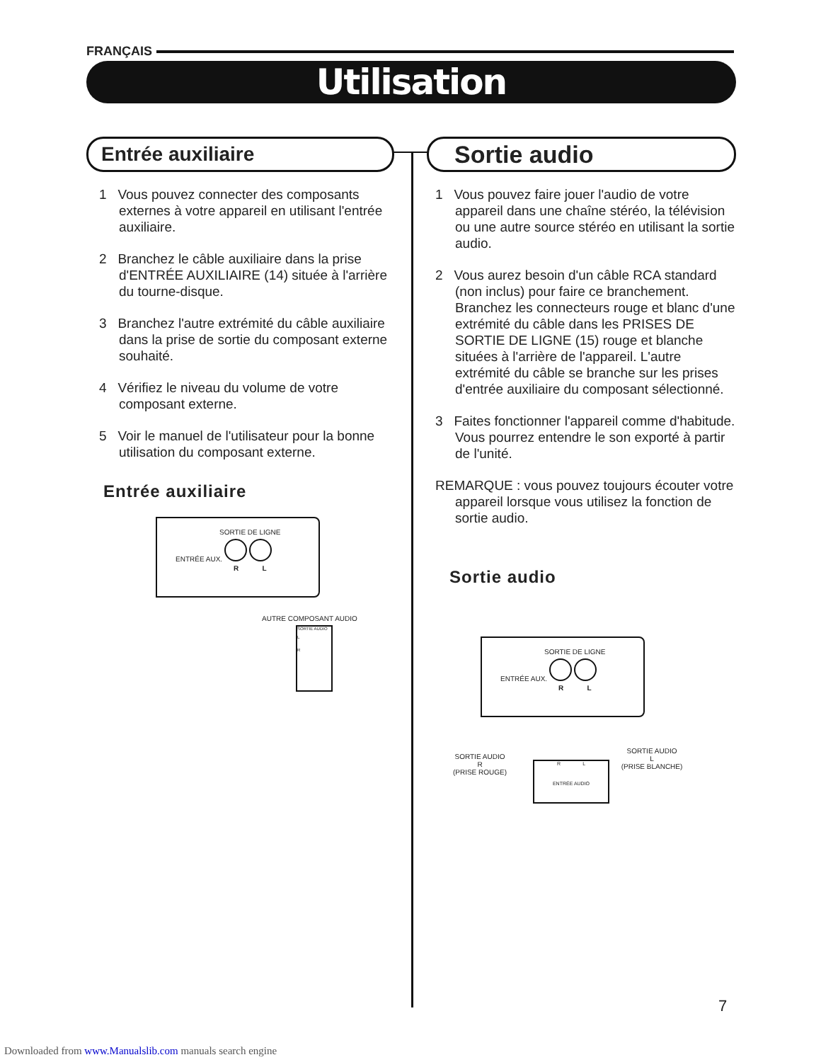FRANÇAIS
Utilisation
Entrée auxiliaire
1 Vous pouvez connecter des composants externes à votre appareil en utilisant l'entrée auxiliaire.
2 Branchez le câble auxiliaire dans la prise d'ENTRÉE AUXILIAIRE (14) située à l'arrière du tourne-disque.
3 Branchez l'autre extrémité du câble auxiliaire dans la prise de sortie du composant externe souhaité.
4 Vérifiez le niveau du volume de votre composant externe.
5 Voir le manuel de l'utilisateur pour la bonne utilisation du composant externe.
Entrée auxiliaire
SORTIE DE LIGNE
ENTRÉE AUX.
R L
AUTRE COMPOSANT AUDIO
SORTIE AUDIO
L
R
Sortie audio
1 Vous pouvez faire jouer l'audio de votre appareil dans une chaîne stéréo, la télévision ou une autre source stéréo en utilisant la sortie audio.
2 Vous aurez besoin d'un câble RCA standard (non inclus) pour faire ce branchement. Branchez les connecteurs rouge et blanc d'une extrémité du câble dans les PRISES DE SORTIE DE LIGNE (15) rouge et blanche situées à l'arrière de l'appareil. L'autre extrémité du câble se branche sur les prises d'entrée auxiliaire du composant sélectionné.
3 Faites fonctionner l'appareil comme d'habitude. Vous pourrez entendre le son exporté à partir de l'unité.
REMARQUE : vous pouvez toujours écouter votre appareil lorsque vous utilisez la fonction de sortie audio.
Sortie audio
SORTIE DE LIGNE
ENTRÉE AUX.
R L
SORTIE AUDIO
R
(PRISE ROUGE)
R L
ENTRÉE AUDIO
SORTIE AUDIO
L
(PRISE BLANCHE)
7
Downloaded from www.Manualslib.com manuals search engine